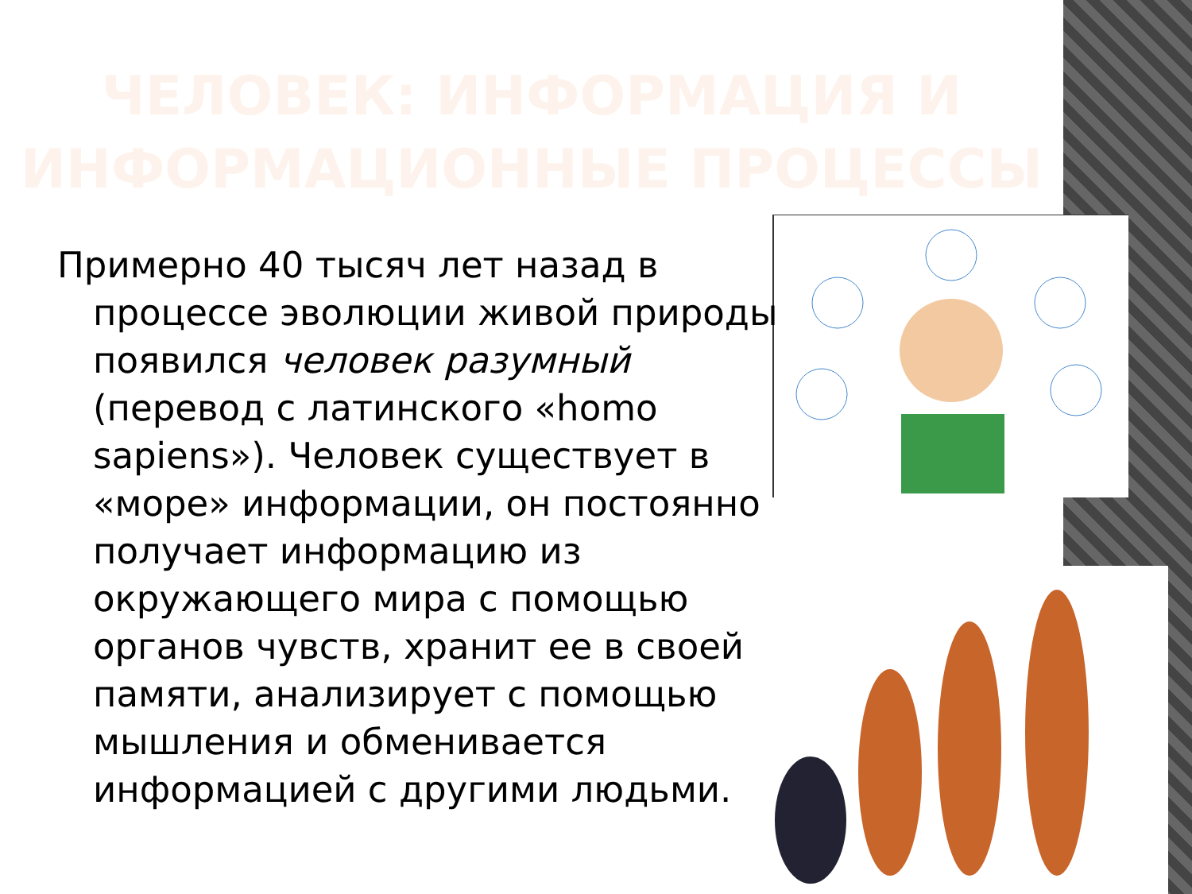ЧЕЛОВЕК: ИНФОРМАЦИЯ И ИНФОРМАЦИОННЫЕ ПРОЦЕССЫ
Примерно 40 тысяч лет назад в процессе эволюции живой природы появился человек разумный (перевод с латинского «homo sapiens»). Человек существует в «море» информации, он постоянно получает информацию из окружающего мира с помощью органов чувств, хранит ее в своей памяти, анализирует с помощью мышления и обменивается информацией с другими людьми.